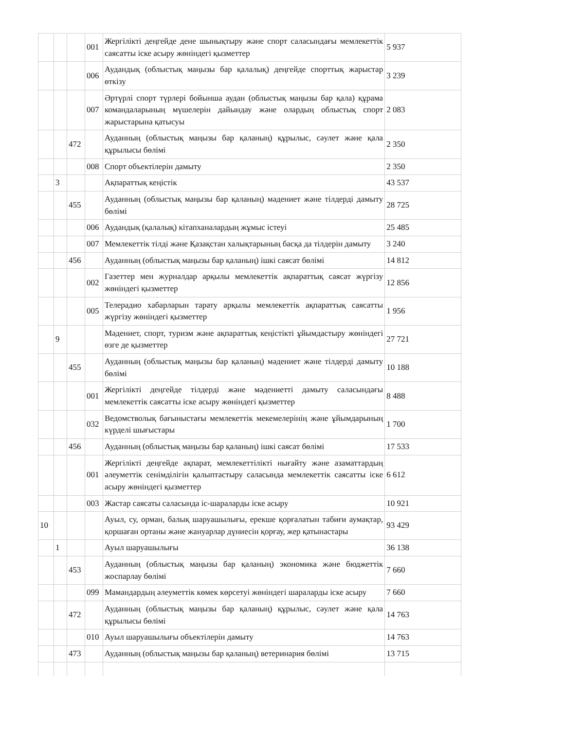| | | | 001 | Жергілікті деңгейде дене шынықтыру және спорт саласындағы мемлекеттік саясатты іске асыру жөніндегі қызметтер | 5 937 |
| | | | 006 | Аудандық (облыстық маңызы бар қалалық) деңгейде спорттық жарыстар өткізу | 3 239 |
| | | | 007 | Әртүрлі спорт түрлері бойынша аудан (облыстық маңызы бар қала) құрама командаларының мүшелерін дайындау және олардың облыстық спорт жарыстарына қатысуы | 2 083 |
| | | 472 | | Ауданның (облыстық маңызы бар қаланың) құрылыс, сәулет және қала құрылысы бөлімі | 2 350 |
| | | | 008 | Спорт объектілерін дамыту | 2 350 |
| | 3 | | | Ақпараттық кеңістік | 43 537 |
| | | 455 | | Ауданның (облыстық маңызы бар қаланың) мәдениет және тілдерді дамыту бөлімі | 28 725 |
| | | | 006 | Аудандық (қалалық) кітапханалардың жұмыс істеуі | 25 485 |
| | | | 007 | Мемлекеттік тілді және Қазақстан халықтарының басқа да тілдерін дамыту | 3 240 |
| | | 456 | | Ауданның (облыстық маңызы бар қаланың) ішкі саясат бөлімі | 14 812 |
| | | | 002 | Газеттер мен журналдар арқылы мемлекеттік ақпараттық саясат жүргізу жөніндегі қызметтер | 12 856 |
| | | | 005 | Телерадио хабарларын тарату арқылы мемлекеттік ақпараттық саясатты жүргізу жөніндегі қызметтер | 1 956 |
| | 9 | | | Мәдениет, спорт, туризм және ақпараттық кеңістікті ұйымдастыру жөніндегі өзге де қызметтер | 27 721 |
| | | 455 | | Ауданның (облыстық маңызы бар қаланың) мәдениет және тілдерді дамыту бөлімі | 10 188 |
| | | | 001 | Жергілікті деңгейде тілдерді және мәдениетті дамыту саласындағы мемлекеттік саясатты іске асыру жөніндегі қызметтер | 8 488 |
| | | | 032 | Ведомстволық бағыныстағы мемлекеттік мекемелерінің және ұйымдарының күрделі шығыстары | 1 700 |
| | | 456 | | Ауданның (облыстық маңызы бар қаланың) ішкі саясат бөлімі | 17 533 |
| | | | 001 | Жергілікті деңгейде ақпарат, мемлекеттілікті нығайту және азаматтардың әлеуметтік сенімділігін қалыптастыру саласында мемлекеттік саясатты іске асыру жөніндегі қызметтер | 6 612 |
| | | | 003 | Жастар саясаты саласында іс-шараларды іске асыру | 10 921 |
| 10 | | | | Ауыл, су, орман, балық шаруашылығы, ерекше қорғалатын табиғи аумақтар, қоршаған ортаны және жануарлар дүниесін қорғау, жер қатынастары | 93 429 |
| | 1 | | | Ауыл шаруашылығы | 36 138 |
| | | 453 | | Ауданның (облыстық маңызы бар қаланың) экономика және бюджеттік жоспарлау бөлімі | 7 660 |
| | | | 099 | Мамандардың әлеуметтік көмек көрсетуі жөніндегі шараларды іске асыру | 7 660 |
| | | 472 | | Ауданның (облыстық маңызы бар қаланың) құрылыс, сәулет және қала құрылысы бөлімі | 14 763 |
| | | | 010 | Ауыл шаруашылығы объектілерін дамыту | 14 763 |
| | | 473 | | Ауданның (облыстық маңызы бар қаланың) ветеринария бөлімі | 13 715 |